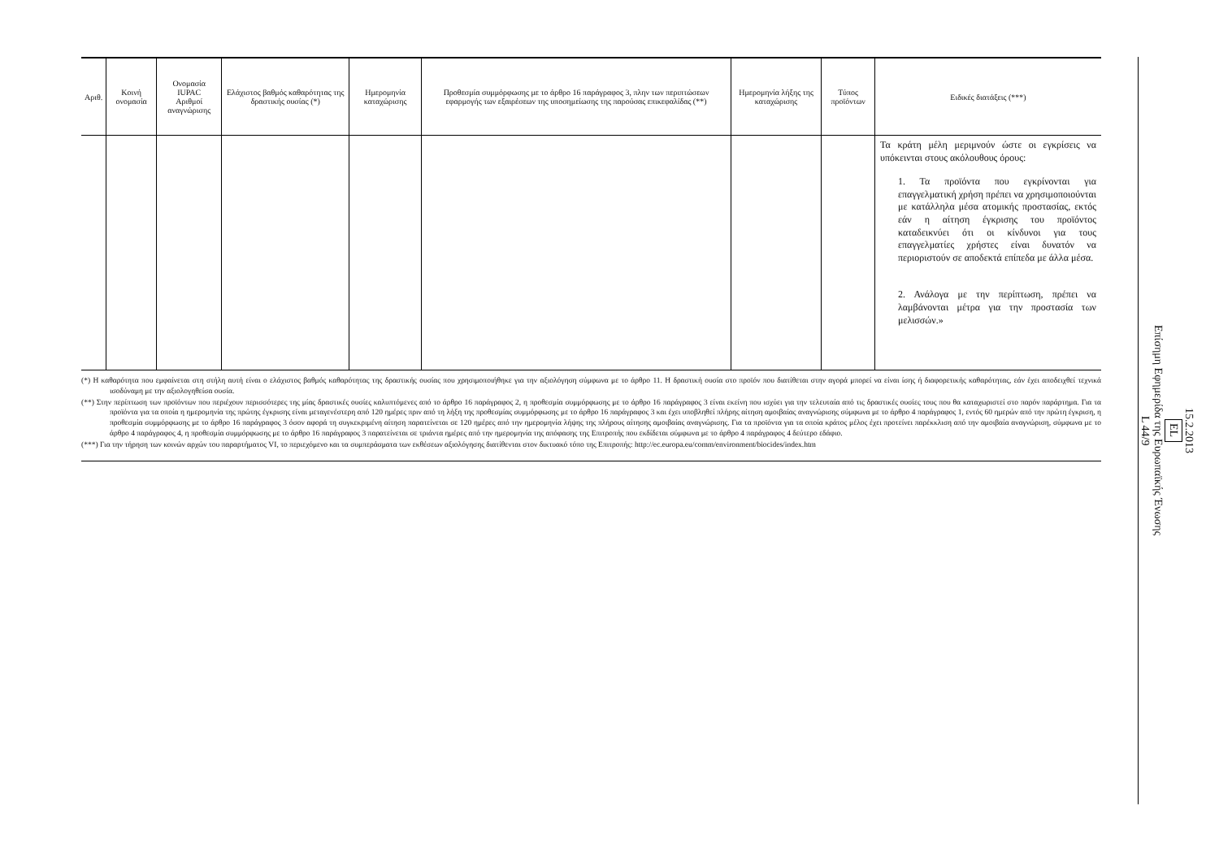| Αριθ. | Κοινή ονομασία | Ονομασία IUPAC Αριθμοί αναγνώρισης | Ελάχιστος βαθμός καθαρότητας της δραστικής ουσίας (*) | Ημερομηνία καταχώρισης | Προθεσμία συμμόρφωσης με το άρθρο 16 παράγραφος 3, πλην των περιπτώσεων εφαρμογής των εξαιρέσεων της υποσημείωσης της παρούσας επικεφαλίδας (**) | Ημερομηνία λήξης της καταχώρισης | Τύπος προϊόντων | Ειδικές διατάξεις (***) |
| --- | --- | --- | --- | --- | --- | --- | --- | --- |
| | | | | | | | | Τα κράτη μέλη μεριμνούν ώστε οι εγκρίσεις να υπόκεινται στους ακόλουθους όρους: 1. Τα προϊόντα που εγκρίνονται για επαγγελματική χρήση πρέπει να χρησιμοποιούνται με κατάλληλα μέσα ατομικής προστασίας, εκτός εάν η αίτηση έγκρισης του προϊόντος καταδεικνύει ότι οι κίνδυνοι για τους επαγγελματίες χρήστες είναι δυνατόν να περιοριστούν σε αποδεκτά επίπεδα με άλλα μέσα. 2. Ανάλογα με την περίπτωση, πρέπει να λαμβάνονται μέτρα για την προστασία των μελισσών.» |
(*) Η καθαρότητα που εμφαίνεται στη στήλη αυτή είναι ο ελάχιστος βαθμός καθαρότητας της δραστικής ουσίας που χρησιμοποιήθηκε για την αξιολόγηση σύμφωνα με το άρθρο 11. Η δραστική ουσία στο προϊόν που διατίθεται στην αγορά μπορεί να είναι ίσης ή διαφορετικής καθαρότητας, εάν έχει αποδειχθεί τεχνικά ισοδύναμη με την αξιολογηθείσα ουσία.
(**) Στην περίπτωση των προϊόντων που περιέχουν περισσότερες της μίας δραστικές ουσίες καλυπτόμενες από το άρθρο 16 παράγραφος 2, η προθεσμία συμμόρφωσης με το άρθρο 16 παράγραφος 3 είναι εκείνη που ισχύει για την τελευταία από τις δραστικές ουσίες τους που θα καταχωριστεί στο παρόν παράρτημα. Για τα προϊόντα για τα οποία η ημερομηνία της πρώτης έγκρισης είναι μεταγενέστερη από 120 ημέρες πριν από τη λήξη της προθεσμίας συμμόρφωσης με το άρθρο 16 παράγραφος 3 και έχει υποβληθεί πλήρης αίτηση αμοιβαίας αναγνώρισης σύμφωνα με το άρθρο 4 παράγραφος 1, εντός 60 ημερών από την πρώτη έγκριση, η προθεσμία συμμόρφωσης με το άρθρο 16 παράγραφος 3 όσον αφορά τη συγκεκριμένη αίτηση παρατείνεται σε 120 ημέρες από την ημερομηνία λήψης της πλήρους αίτησης αμοιβαίας αναγνώρισης. Για τα προϊόντα για τα οποία κράτος μέλος έχει προτείνει παρέκκλιση από την αμοιβαία αναγνώριση, σύμφωνα με το άρθρο 4 παράγραφος 4, η προθεσμία συμμόρφωσης με το άρθρο 16 παράγραφος 3 παρατείνεται σε τριάντα ημέρες από την ημερομηνία της απόφασης της Επιτροπής που εκδίδεται σύμφωνα με το άρθρο 4 παράγραφος 4 δεύτερο εδάφιο.
(***) Για την τήρηση των κοινών αρχών του παραρτήματος VI, το περιεχόμενο και τα συμπεράσματα των εκθέσεων αξιολόγησης διατίθενται στον δικτυακό τόπο της Επιτροπής: http://ec.europa.eu/comm/environment/biocides/index.htm
15.2.2013
EL
Επίσημη Εφημερίδα της Ευρωπαϊκής Ένωσης
L 44/9